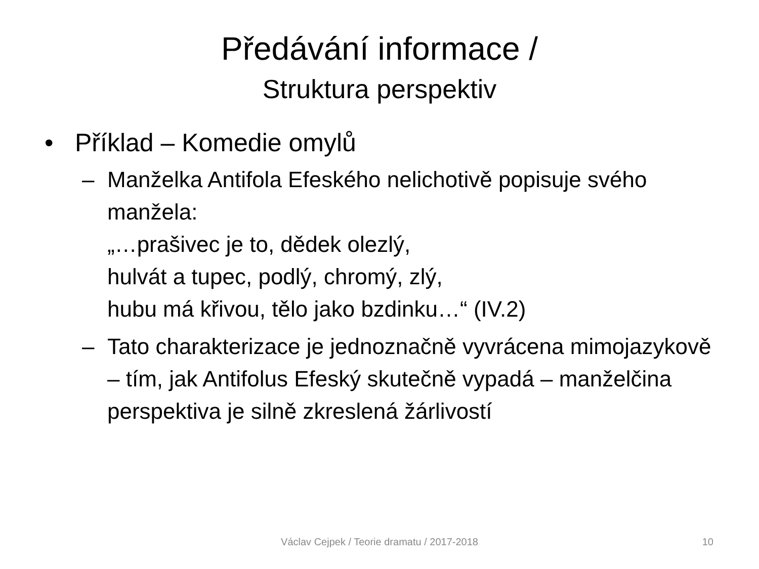Předávání informace /
Struktura perspektiv
• Příklad – Komedie omylů
– Manželka Antifola Efeského nelichotivě popisuje svého manžela:
„…prašivec je to, dědek olezlý,
hulvát a tupec, podlý, chromý, zlý,
hubu má křivou, tělo jako bzdinku…“ (IV.2)
– Tato charakterizace je jednoznačně vyvrácena mimojazykově – tím, jak Antifolus Efeský skutečně vypadá – manželčina perspektiva je silně zkreslená žárlivostí
Václav Cejpek / Teorie dramatu / 2017-2018 10